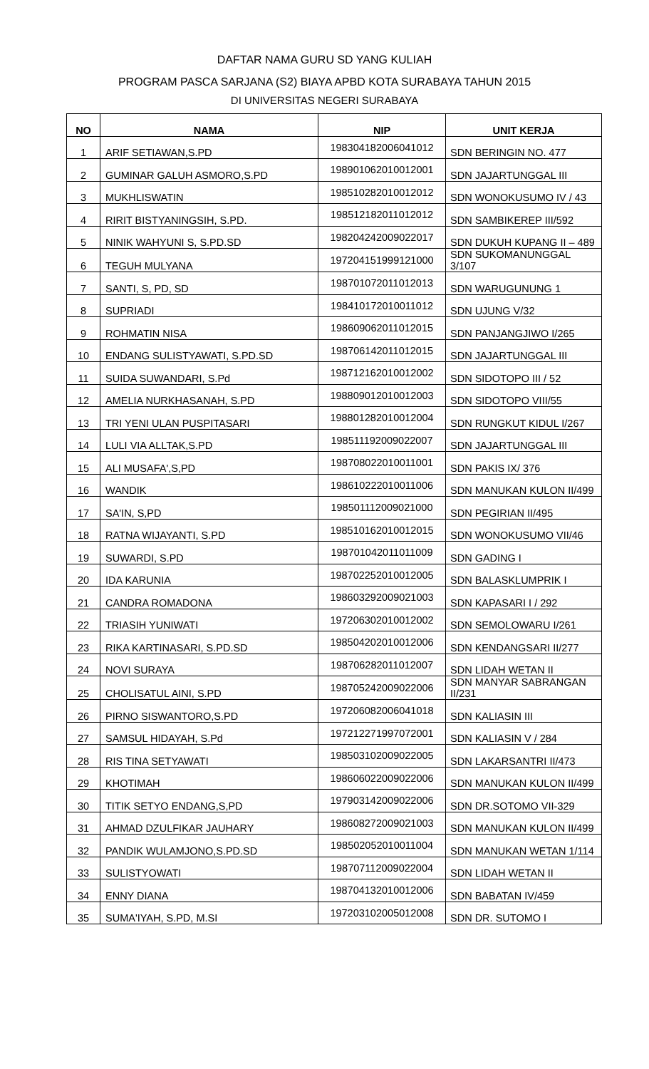DAFTAR NAMA GURU SD YANG KULIAH
PROGRAM PASCA SARJANA (S2) BIAYA APBD KOTA SURABAYA TAHUN 2015
DI UNIVERSITAS NEGERI SURABAYA
| NO | NAMA | NIP | UNIT KERJA |
| --- | --- | --- | --- |
| 1 | ARIF SETIAWAN,S.PD | 198304182006041012 | SDN BERINGIN NO. 477 |
| 2 | GUMINAR GALUH ASMORO,S.PD | 198901062010012001 | SDN JAJARTUNGGAL III |
| 3 | MUKHLISWATIN | 198510282010012012 | SDN WONOKUSUMO IV / 43 |
| 4 | RIRIT BISTYANINGSIH, S.PD. | 198512182011012012 | SDN SAMBIKEREP III/592 |
| 5 | NINIK WAHYUNI S, S.PD.SD | 198204242009022017 | SDN DUKUH KUPANG II – 489 |
| 6 | TEGUH MULYANA | 197204151999121000 | SDN SUKOMANUNGGAL 3/107 |
| 7 | SANTI, S, PD, SD | 198701072011012013 | SDN WARUGUNUNG 1 |
| 8 | SUPRIADI | 198410172010011012 | SDN UJUNG V/32 |
| 9 | ROHMATIN NISA | 198609062011012015 | SDN PANJANGJIWO I/265 |
| 10 | ENDANG SULISTYAWATI, S.PD.SD | 198706142011012015 | SDN JAJARTUNGGAL III |
| 11 | SUIDA SUWANDARI, S.Pd | 198712162010012002 | SDN SIDOTOPO III / 52 |
| 12 | AMELIA NURKHASANAH, S.PD | 198809012010012003 | SDN SIDOTOPO VIII/55 |
| 13 | TRI YENI ULAN PUSPITASARI | 198801282010012004 | SDN RUNGKUT KIDUL I/267 |
| 14 | LULI VIA ALLTAK,S.PD | 198511192009022007 | SDN JAJARTUNGGAL III |
| 15 | ALI MUSAFA',S,PD | 198708022010011001 | SDN PAKIS IX/ 376 |
| 16 | WANDIK | 198610222010011006 | SDN MANUKAN KULON II/499 |
| 17 | SA'IN, S,PD | 198501112009021000 | SDN PEGIRIAN II/495 |
| 18 | RATNA WIJAYANTI, S.PD | 198510162010012015 | SDN WONOKUSUMO VII/46 |
| 19 | SUWARDI, S.PD | 198701042011011009 | SDN GADING I |
| 20 | IDA KARUNIA | 198702252010012005 | SDN BALASKLUMPRIK I |
| 21 | CANDRA ROMADONA | 198603292009021003 | SDN KAPASARI I / 292 |
| 22 | TRIASIH YUNIWATI | 197206302010012002 | SDN SEMOLOWARU I/261 |
| 23 | RIKA KARTINASARI, S.PD.SD | 198504202010012006 | SDN KENDANGSARI II/277 |
| 24 | NOVI SURAYA | 198706282011012007 | SDN LIDAH WETAN II |
| 25 | CHOLISATUL AINI, S.PD | 198705242009022006 | SDN MANYAR SABRANGAN II/231 |
| 26 | PIRNO SISWANTORO,S.PD | 197206082006041018 | SDN KALIASIN III |
| 27 | SAMSUL HIDAYAH, S.Pd | 197212271997072001 | SDN KALIASIN V / 284 |
| 28 | RIS TINA SETYAWATI | 198503102009022005 | SDN LAKARSANTRI II/473 |
| 29 | KHOTIMAH | 198606022009022006 | SDN MANUKAN KULON II/499 |
| 30 | TITIK SETYO ENDANG,S,PD | 197903142009022006 | SDN DR.SOTOMO VII-329 |
| 31 | AHMAD DZULFIKAR JAUHARY | 198608272009021003 | SDN MANUKAN KULON II/499 |
| 32 | PANDIK WULAMJONO,S.PD.SD | 198502052010011004 | SDN MANUKAN WETAN 1/114 |
| 33 | SULISTYOWATI | 198707112009022004 | SDN LIDAH WETAN II |
| 34 | ENNY DIANA | 198704132010012006 | SDN BABATAN IV/459 |
| 35 | SUMA'IYAH, S.PD, M.SI | 197203102005012008 | SDN DR. SUTOMO I |